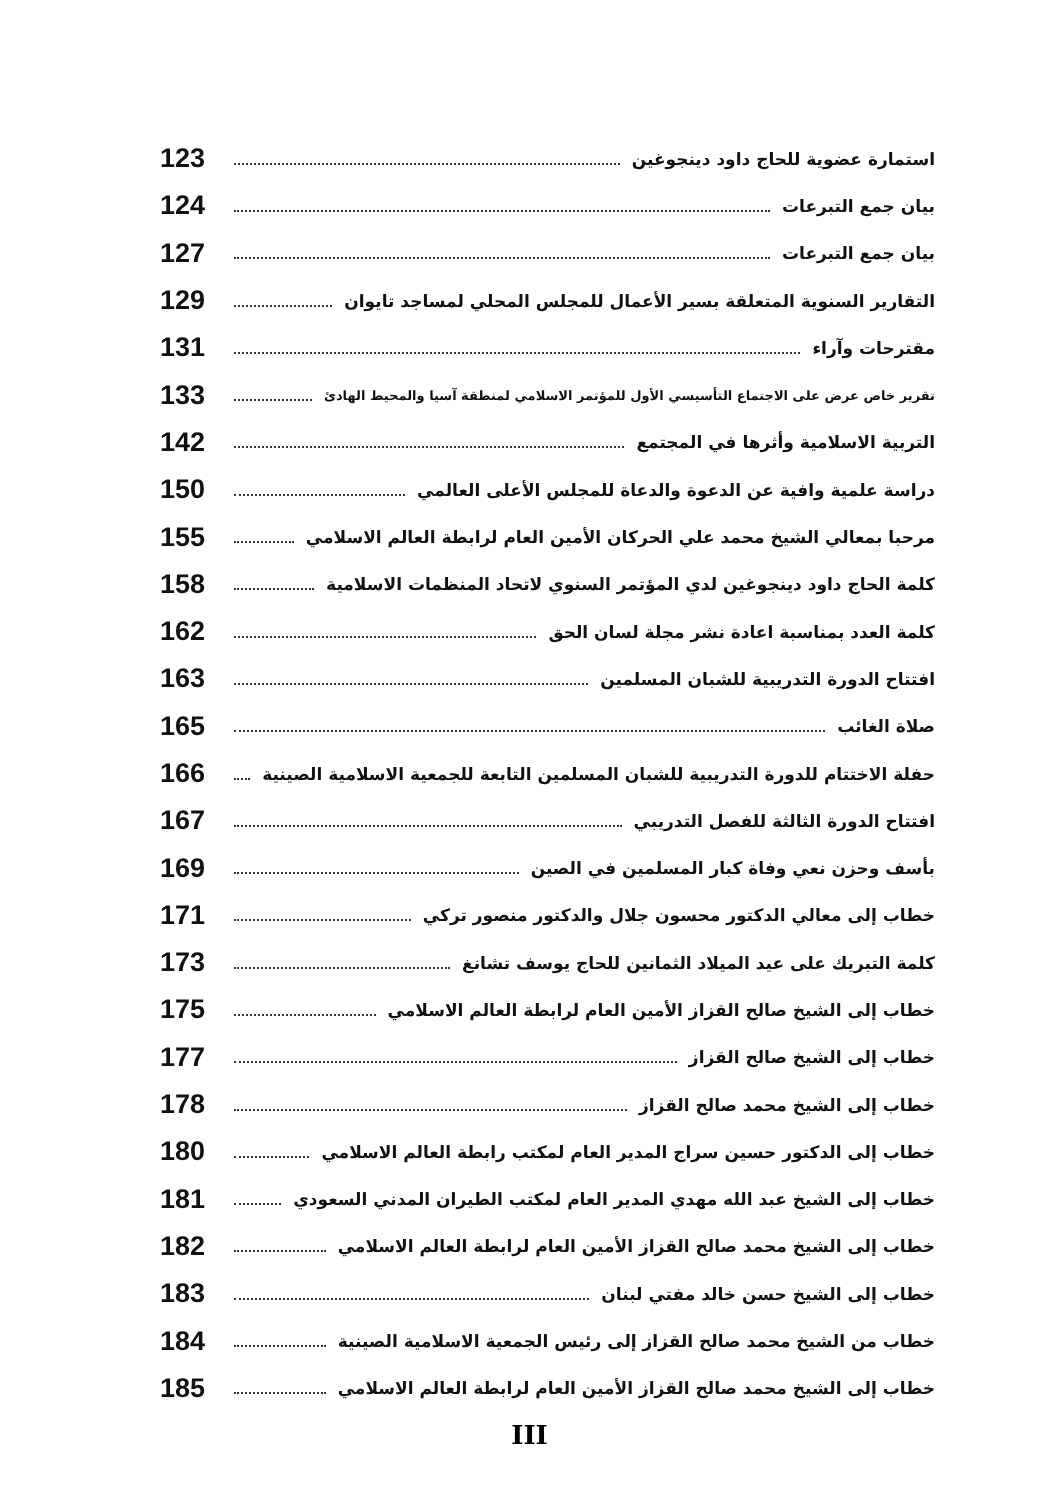استمارة عضوية للحاج داود دينجوغين 123
بيان جمع التبرعات 124
بيان جمع التبرعات 127
التقارير السنوية المتعلقة بسير الأعمال للمجلس المحلي لمساجد تايوان 129
مقترحات وآراء 131
تقرير خاص عرض على الاجتماع التأسيسي الأول للمؤتمر الاسلامي لمنطقة آسيا والمحيط الهادئ 133
التربية الاسلامية وأثرها في المجتمع 142
دراسة علمية وافية عن الدعوة والدعاة للمجلس الأعلى العالمي 150
مرحبا بمعالي الشيخ محمد علي الحركان الأمين العام لرابطة العالم الاسلامي 155
كلمة الحاج داود دينجوغين لدي المؤتمر السنوي لاتحاد المنظمات الاسلامية 158
كلمة العدد بمناسبة اعادة نشر مجلة لسان الحق 162
افتتاح الدورة التدريبية للشبان المسلمين 163
صلاة الغائب 165
حفلة الاختتام للدورة التدريبية للشبان المسلمين التابعة للجمعية الاسلامية الصينية 166
افتتاح الدورة الثالثة للفصل التدريبي 167
بأسف وحزن نعي وفاة كبار المسلمين في الصين 169
خطاب إلى معالي الدكتور محسون جلال والدكتور منصور تركي 171
كلمة التبريك على عيد الميلاد الثمانين للحاج يوسف تشانغ 173
خطاب إلى الشيخ صالح القزاز الأمين العام لرابطة العالم الاسلامي 175
خطاب إلى الشيخ صالح القزاز 177
خطاب إلى الشيخ محمد صالح القزاز 178
خطاب إلى الدكتور حسين سراج المدير العام لمكتب رابطة العالم الاسلامي 180
خطاب إلى الشيخ عبد الله مهدي المدير العام لمكتب الطيران المدني السعودي 181
خطاب إلى الشيخ محمد صالح القزاز الأمين العام لرابطة العالم الاسلامي 182
خطاب إلى الشيخ حسن خالد مفتي لبنان 183
خطاب من الشيخ محمد صالح القزاز إلى رئيس الجمعية الاسلامية الصينية 184
خطاب إلى الشيخ محمد صالح القزاز الأمين العام لرابطة العالم الاسلامي 185
III